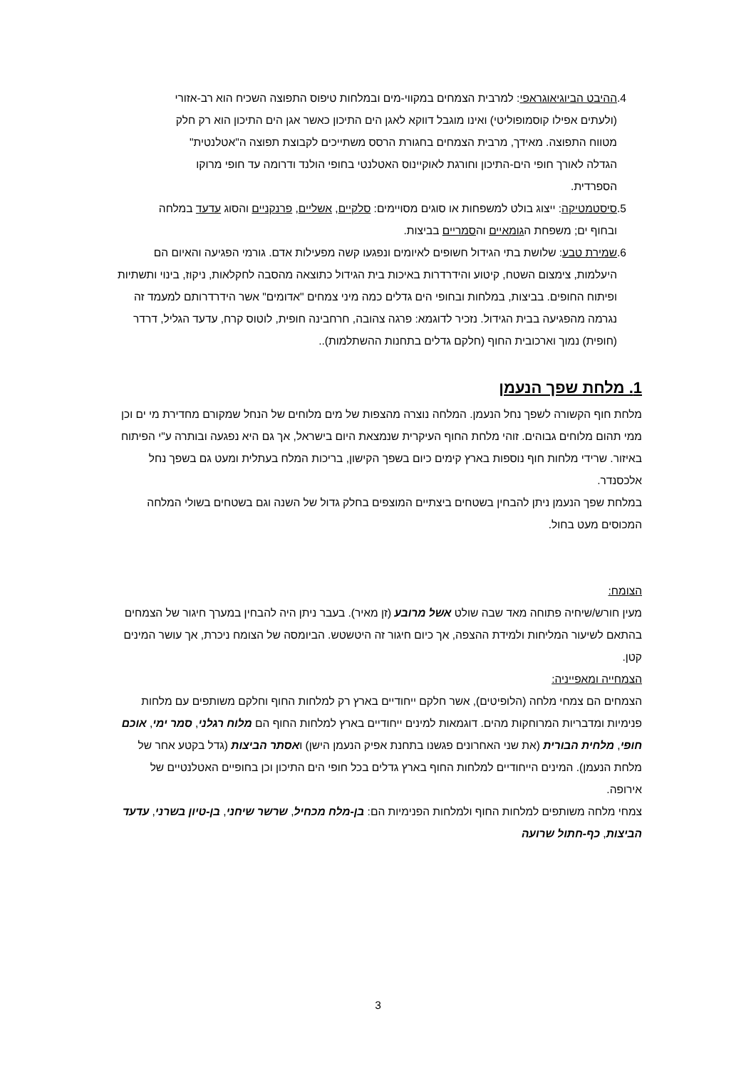.4 ההיבט הביוגיאוגראפי: למרבית הצמחים במקווי-מים ובמלחות טיפוס התפוצה השכיח הוא רב-אזורי (ולעתים אפילו קוסמופוליטי) ואינו מוגבל דווקא לאגן הים התיכון כאשר אגן הים התיכון הוא רק חלק מטווח התפוצה. מאידך, מרבית הצמחים בחגורת הרסס משתייכים לקבוצת תפוצה ה"אטלנטית" הגדלה לאורך חופי הים-התיכון וחורגת לאוקיינוס האטלנטי בחופי הולנד ודרומה עד חופי מרוקו הספרדית.
.5 סיסטמטיקה: ייצוג בולט למשפחות או סוגים מסויימים: סלקיים, אשליים, פרנקניים והסוג עדעד במלחה ובחוף ים; משפחת הגומאיים והסמריים בביצות.
.6 שמירת טבע: שלושת בתי הגידול חשופים לאיומים ונפגעו קשה מפעילות אדם. גורמי הפגיעה והאיום הם היעלמות, צימצום השטח, קיטוע והידרדרות באיכות בית הגידול כתוצאה מהסבה לחקלאות, ניקוז, בינוי ותשתיות ופיתוח החופים. בביצות, במלחות ובחופי הים גדלים כמה מיני צמחים "אדומים" אשר הידרדרותם למעמד זה נגרמה מהפגיעה בבית הגידול. נזכיר לדוגמא: פרגה צהובה, חרחבינה חופית, לוטוס קרח, עדעד הגליל, דרדר (חופית) נמוך וארכובית החוף (חלקם גדלים בתחנות ההשתלמות)..
1. מלחת שפך הנעמן
מלחת חוף הקשורה לשפך נחל הנעמן. המלחה נוצרה מהצפות של מים מלוחים של הנחל שמקורם מחדירת מי ים וכן ממי תהום מלוחים גבוהים. זוהי מלחת החוף העיקרית שנמצאת היום בישראל, אך גם היא נפגעה ובותרה ע"י הפיתוח באיזור. שרידי מלחות חוף נוספות בארץ קימים כיום בשפך הקישון, בריכות המלח בעתלית ומעט גם בשפך נחל אלכסנדר.
במלחת שפך הנעמן ניתן להבחין בשטחים ביצתיים המוצפים בחלק גדול של השנה וגם בשטחים בשולי המלחה המכוסים מעט בחול.
הצומח:
מעין חורש/שיחיה פתוחה מאד שבה שולט אשל מרובע (זן מאיר). בעבר ניתן היה להבחין במערך חיגור של הצמחים בהתאם לשיעור המליחות ולמידת ההצפה, אך כיום חיגור זה היטשטש. הביומסה של הצומח ניכרת, אך עושר המינים קטן.
הצמחייה ומאפייניה:
הצמחים הם צמחי מלחה (הלופיטים), אשר חלקם ייחודיים בארץ רק למלחות החוף וחלקם משותפים עם מלחות פנימיות ומדבריות המרוחקות מהים. דוגמאות למינים ייחודיים בארץ למלחות החוף הם מלוח רגלני, סמר ימי, אוכם חופי, מלחית הבורית (את שני האחרונים פגשנו בתחנת אפיק הנעמן הישן) ואסתר הביצות (גדל בקטע אחר של מלחת הנעמן). המינים הייחודיים למלחות החוף בארץ גדלים בכל חופי הים התיכון וכן בחופיים האטלנטיים של אירופה.
צמחי מלחה משותפים למלחות החוף ולמלחות הפנימיות הם: בן-מלח מכחיל, שרשר שיחני, בן-טיון בשרני, עדעד הביצות, כף-חתול שרועה
3